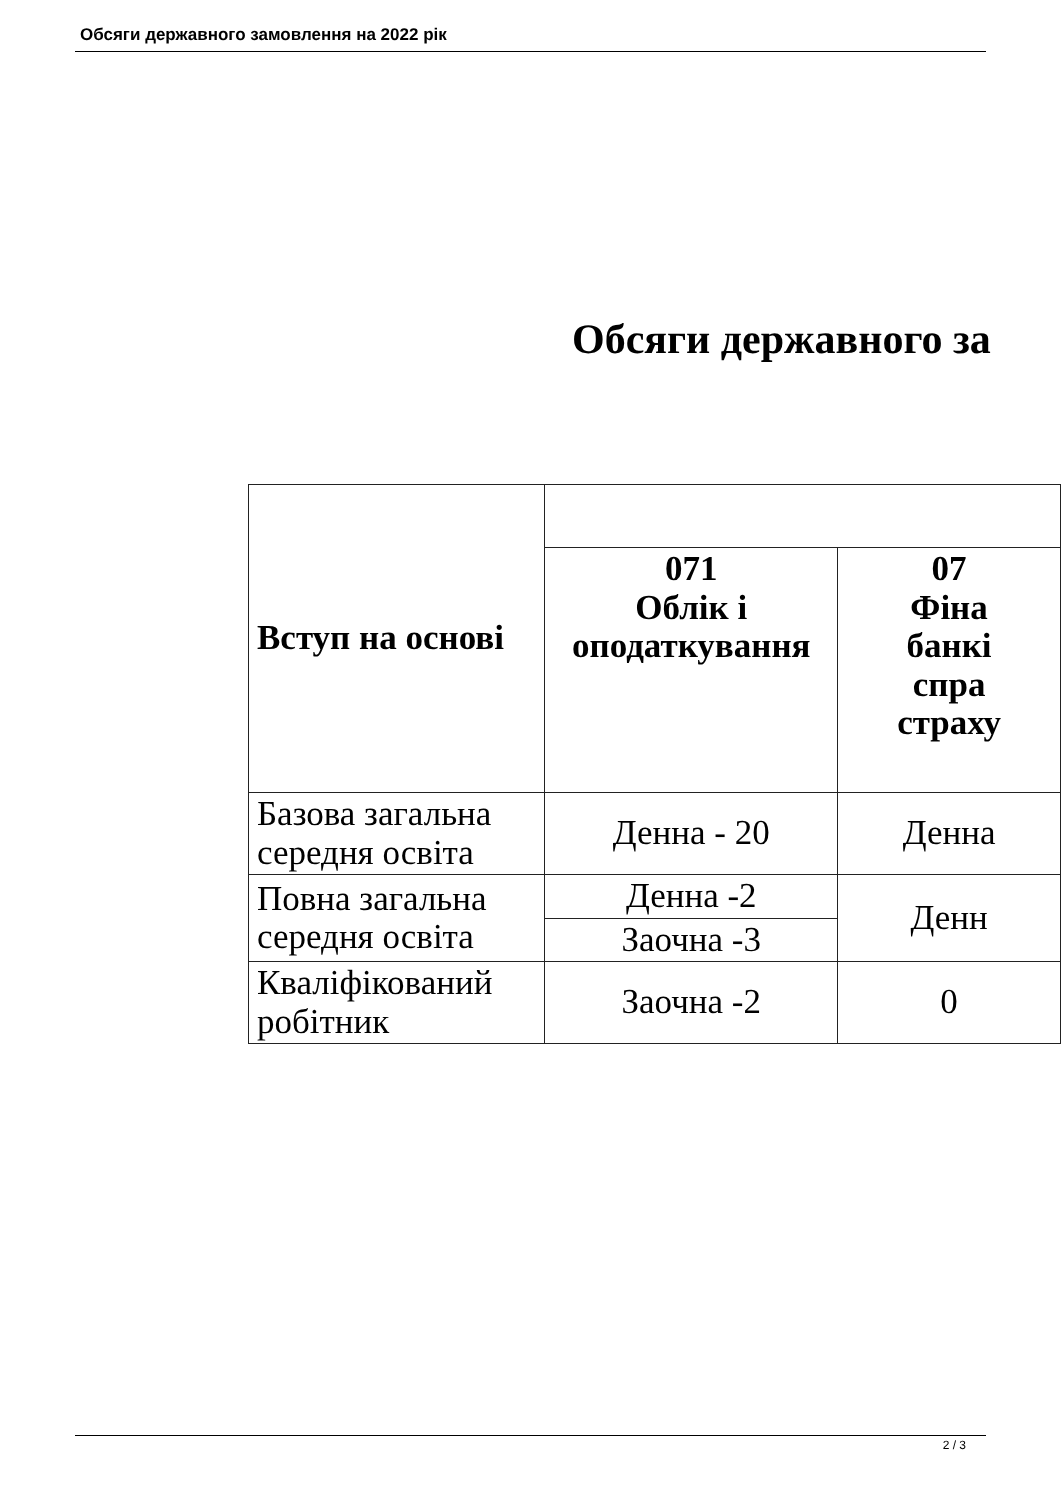Обсяги державного замовлення на 2022 рік
Обсяги державного за
| Вступ на основі | | |
| --- | --- | --- |
| | 071 Облік і оподаткування | 07 Фіна банкі спра страху |
| Базова загальна середня освіта | Денна - 20 | Денна |
| Повна загальна середня освіта | Денна -2 | Денн |
| | Заочна -3 | |
| Кваліфікований робітник | Заочна -2 | 0 |
2 / 3